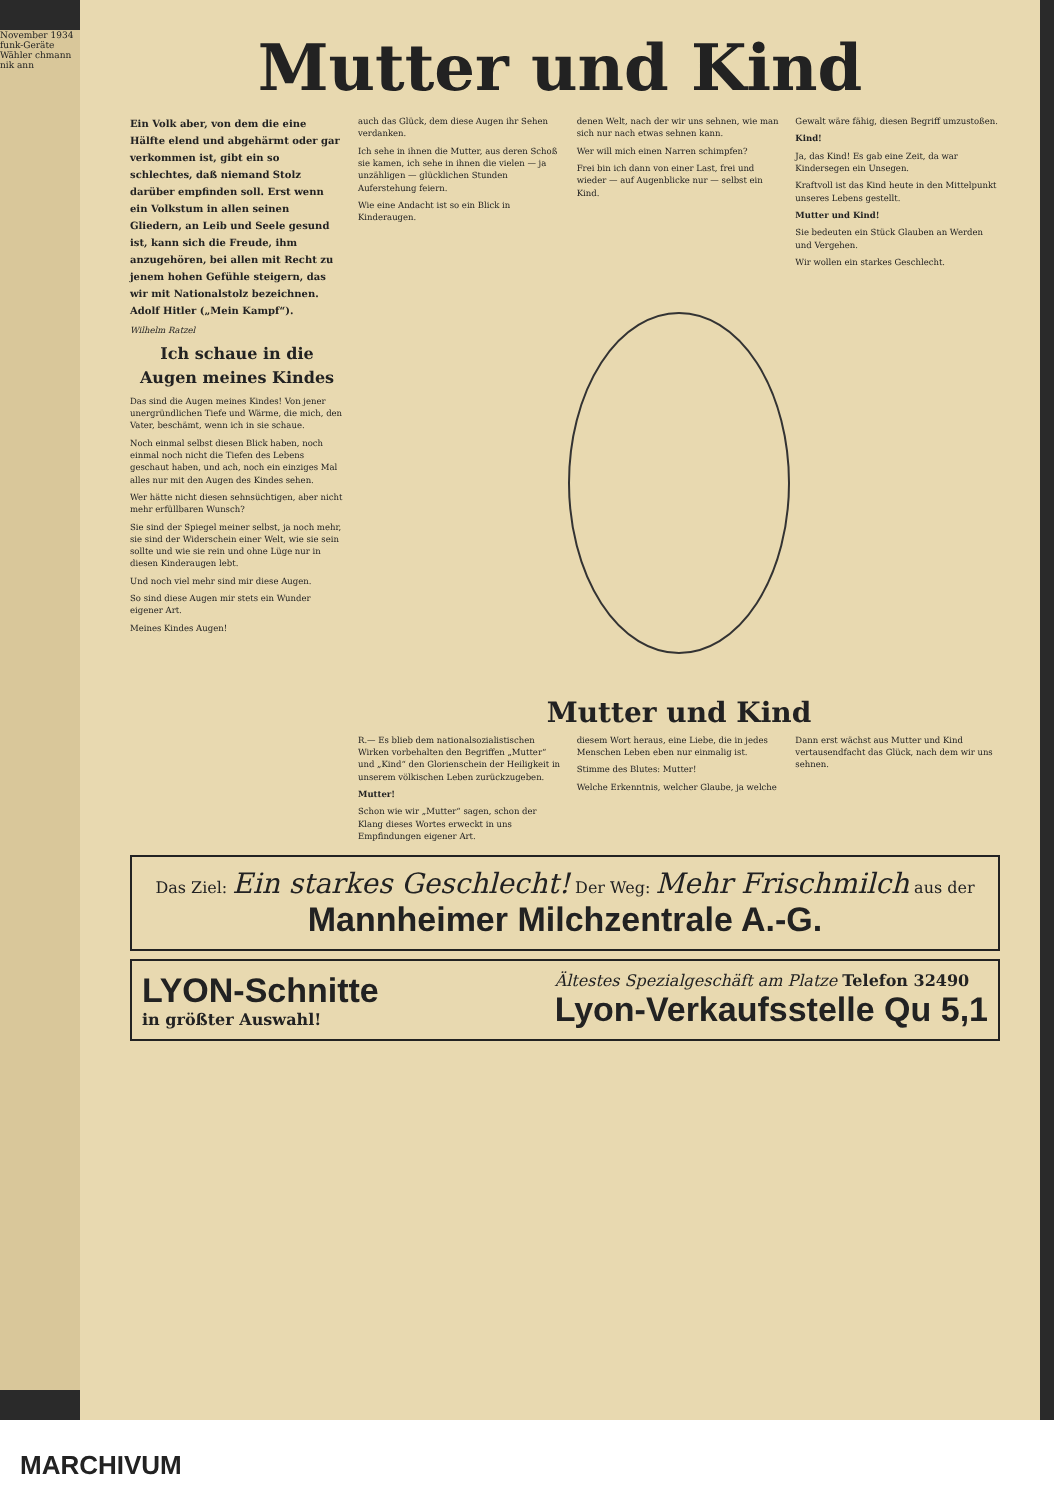November 1934 funk-Geräte Wähler chmann nik ann
Mutter und Kind
Ein Volk aber, von dem die eine Hälfte elend und abgehärmt oder gar verkommen ist, gibt ein so schlechtes, daß niemand Stolz darüber empfinden soll. Erst wenn ein Volkstum in allen seinen Gliedern, an Leib und Seele gesund ist, kann sich die Freude, ihm anzugehören, bei allen mit Recht zu jenem hohen Gefühle steigern, das wir mit Nationalstolz bezeichnen.
Adolf Hitler („Mein Kampf“).
Wilhelm Ratzel
Ich schaue in die Augen meines Kindes
Das sind die Augen meines Kindes! Von jener unergründlichen Tiefe und Wärme, die mich, den Vater, beschämt, wenn ich in sie schaue.
Noch einmal selbst diesen Blick haben, noch einmal noch nicht die Tiefen des Lebens geschaut haben, und ach, noch ein einziges Mal alles nur mit den Augen des Kindes sehen.
Wer hätte nicht diesen sehnsüchtigen, aber nicht mehr erfüllbaren Wunsch?
Sie sind der Spiegel meiner selbst, ja noch mehr, sie sind der Widerschein einer Welt, wie sie sein sollte und wie sie rein und ohne Lüge nur in diesen Kinderaugen lebt.
Und noch viel mehr sind mir diese Augen.
So sind diese Augen mir stets ein Wunder eigener Art.
Meines Kindes Augen!
auch das Glück, dem diese Augen ihr Sehen verdanken.
Ich sehe in ihnen die Mutter, aus deren Schoß sie kamen, ich sehe in ihnen die vielen — ja unzähligen — glücklichen Stunden Auferstehung feiern.
Wie eine Andacht ist so ein Blick in Kinderaugen.
denen Welt, nach der wir uns sehnen, wie man sich nur nach etwas sehnen kann.
Wer will mich einen Narren schimpfen?
Frei bin ich dann von einer Last, frei und wieder — auf Augenblicke nur — selbst ein Kind.
Gewalt wäre fähig, diesen Begriff umzustoßen.
Kind!
Ja, das Kind! Es gab eine Zeit, da war Kindersegen ein Unsegen.
Kraftvoll ist das Kind heute in den Mittelpunkt unseres Lebens gestellt.
Mutter und Kind!
Sie bedeuten ein Stück Glauben an Werden und Vergehen.
Wir wollen ein starkes Geschlecht.
Mutter und Kind
R.— Es blieb dem nationalsozialistischen Wirken vorbehalten den Begriffen „Mutter“ und „Kind“ den Glorienschein der Heiligkeit in unserem völkischen Leben zurückzugeben.
Mutter!
Schon wie wir „Mutter“ sagen, schon der Klang dieses Wortes erweckt in uns Empfindungen eigener Art.
diesem Wort heraus, eine Liebe, die in jedes Menschen Leben eben nur einmalig ist.
Stimme des Blutes: Mutter!
Welche Erkenntnis, welcher Glaube, ja welche
Dann erst wächst aus Mutter und Kind vertausendfacht das Glück, nach dem wir uns sehnen.
Das Ziel: Ein starkes Geschlecht! Der Weg: Mehr Frischmilch aus der
Mannheimer Milchzentrale A.-G.
LYON-Schnitte
in größter Auswahl!
Ältestes Spezialgeschäft am Platze Telefon 32490
Lyon-Verkaufsstelle Qu 5,1
MARCHIVUM